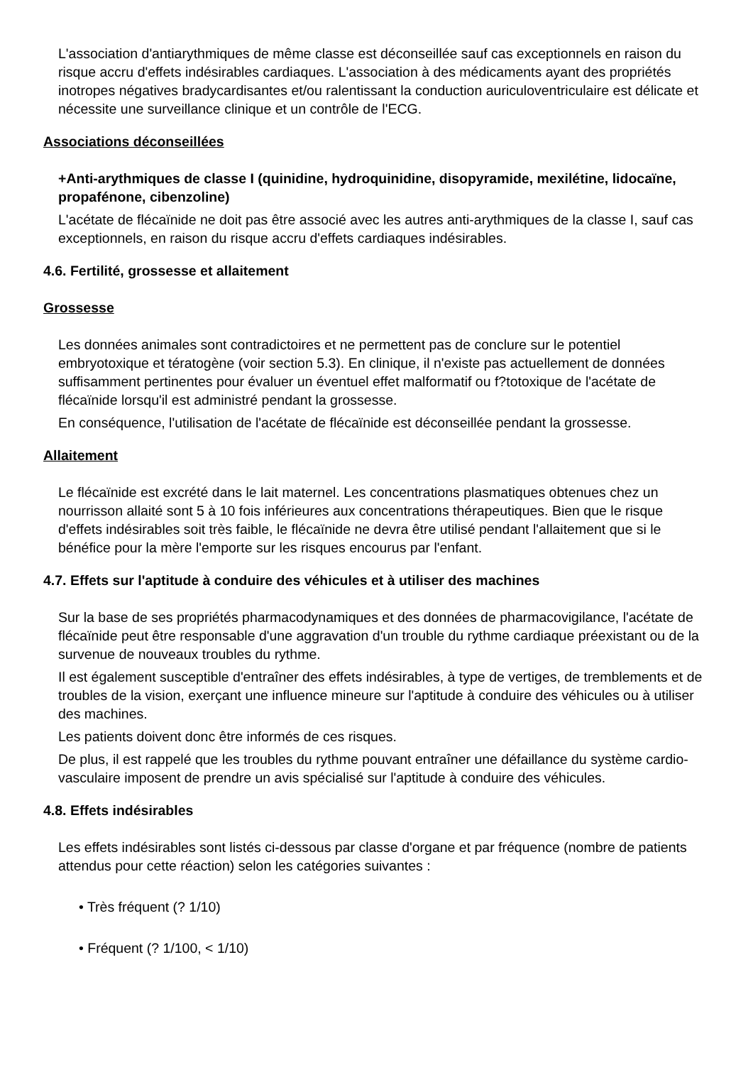L'association d'antiarythmiques de même classe est déconseillée sauf cas exceptionnels en raison du risque accru d'effets indésirables cardiaques. L'association à des médicaments ayant des propriétés inotropes négatives bradycardisantes et/ou ralentissant la conduction auriculoventriculaire est délicate et nécessite une surveillance clinique et un contrôle de l'ECG.
Associations déconseillées
+Anti-arythmiques de classe I (quinidine, hydroquinidine, disopyramide, mexilétine, lidocaïne, propafénone, cibenzoline)
L'acétate de flécaïnide ne doit pas être associé avec les autres anti-arythmiques de la classe I, sauf cas exceptionnels, en raison du risque accru d'effets cardiaques indésirables.
4.6. Fertilité, grossesse et allaitement
Grossesse
Les données animales sont contradictoires et ne permettent pas de conclure sur le potentiel embryotoxique et tératogène (voir section 5.3). En clinique, il n'existe pas actuellement de données suffisamment pertinentes pour évaluer un éventuel effet malformatif ou f?totoxique de l'acétate de flécaïnide lorsqu'il est administré pendant la grossesse.
En conséquence, l'utilisation de l'acétate de flécaïnide est déconseillée pendant la grossesse.
Allaitement
Le flécaïnide est excrété dans le lait maternel. Les concentrations plasmatiques obtenues chez un nourrisson allaité sont 5 à 10 fois inférieures aux concentrations thérapeutiques. Bien que le risque d'effets indésirables soit très faible, le flécaïnide ne devra être utilisé pendant l'allaitement que si le bénéfice pour la mère l'emporte sur les risques encourus par l'enfant.
4.7. Effets sur l'aptitude à conduire des véhicules et à utiliser des machines
Sur la base de ses propriétés pharmacodynamiques et des données de pharmacovigilance, l'acétate de flécaïnide peut être responsable d'une aggravation d'un trouble du rythme cardiaque préexistant ou de la survenue de nouveaux troubles du rythme.
Il est également susceptible d'entraîner des effets indésirables, à type de vertiges, de tremblements et de troubles de la vision, exerçant une influence mineure sur l'aptitude à conduire des véhicules ou à utiliser des machines.
Les patients doivent donc être informés de ces risques.
De plus, il est rappelé que les troubles du rythme pouvant entraîner une défaillance du système cardio-vasculaire imposent de prendre un avis spécialisé sur l'aptitude à conduire des véhicules.
4.8. Effets indésirables
Les effets indésirables sont listés ci-dessous par classe d'organe et par fréquence (nombre de patients attendus pour cette réaction) selon les catégories suivantes :
• Très fréquent (? 1/10)
• Fréquent (? 1/100, < 1/10)